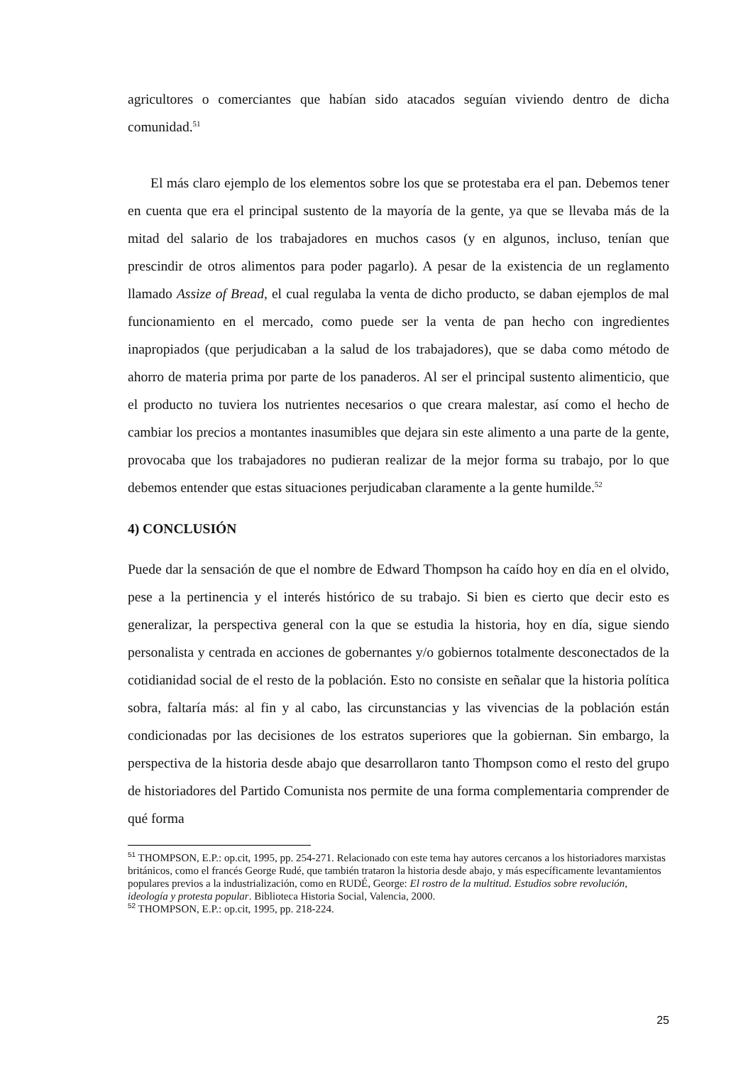agricultores o comerciantes que habían sido atacados seguían viviendo dentro de dicha comunidad.<sup>51</sup>
El más claro ejemplo de los elementos sobre los que se protestaba era el pan. Debemos tener en cuenta que era el principal sustento de la mayoría de la gente, ya que se llevaba más de la mitad del salario de los trabajadores en muchos casos (y en algunos, incluso, tenían que prescindir de otros alimentos para poder pagarlo). A pesar de la existencia de un reglamento llamado Assize of Bread, el cual regulaba la venta de dicho producto, se daban ejemplos de mal funcionamiento en el mercado, como puede ser la venta de pan hecho con ingredientes inapropiados (que perjudicaban a la salud de los trabajadores), que se daba como método de ahorro de materia prima por parte de los panaderos. Al ser el principal sustento alimenticio, que el producto no tuviera los nutrientes necesarios o que creara malestar, así como el hecho de cambiar los precios a montantes inasumibles que dejara sin este alimento a una parte de la gente, provocaba que los trabajadores no pudieran realizar de la mejor forma su trabajo, por lo que debemos entender que estas situaciones perjudicaban claramente a la gente humilde.<sup>52</sup>
4) CONCLUSIÓN
Puede dar la sensación de que el nombre de Edward Thompson ha caído hoy en día en el olvido, pese a la pertinencia y el interés histórico de su trabajo. Si bien es cierto que decir esto es generalizar, la perspectiva general con la que se estudia la historia, hoy en día, sigue siendo personalista y centrada en acciones de gobernantes y/o gobiernos totalmente desconectados de la cotidianidad social de el resto de la población. Esto no consiste en señalar que la historia política sobra, faltaría más: al fin y al cabo, las circunstancias y las vivencias de la población están condicionadas por las decisiones de los estratos superiores que la gobiernan. Sin embargo, la perspectiva de la historia desde abajo que desarrollaron tanto Thompson como el resto del grupo de historiadores del Partido Comunista nos permite de una forma complementaria comprender de qué forma
<sup>51</sup> THOMPSON, E.P.: op.cit, 1995, pp. 254-271. Relacionado con este tema hay autores cercanos a los historiadores marxistas británicos, como el francés George Rudé, que también trataron la historia desde abajo, y más específicamente levantamientos populares previos a la industrialización, como en RUDÉ, George: El rostro de la multitud. Estudios sobre revolución, ideología y protesta popular. Biblioteca Historia Social, Valencia, 2000.
<sup>52</sup> THOMPSON, E.P.: op.cit, 1995, pp. 218-224.
25